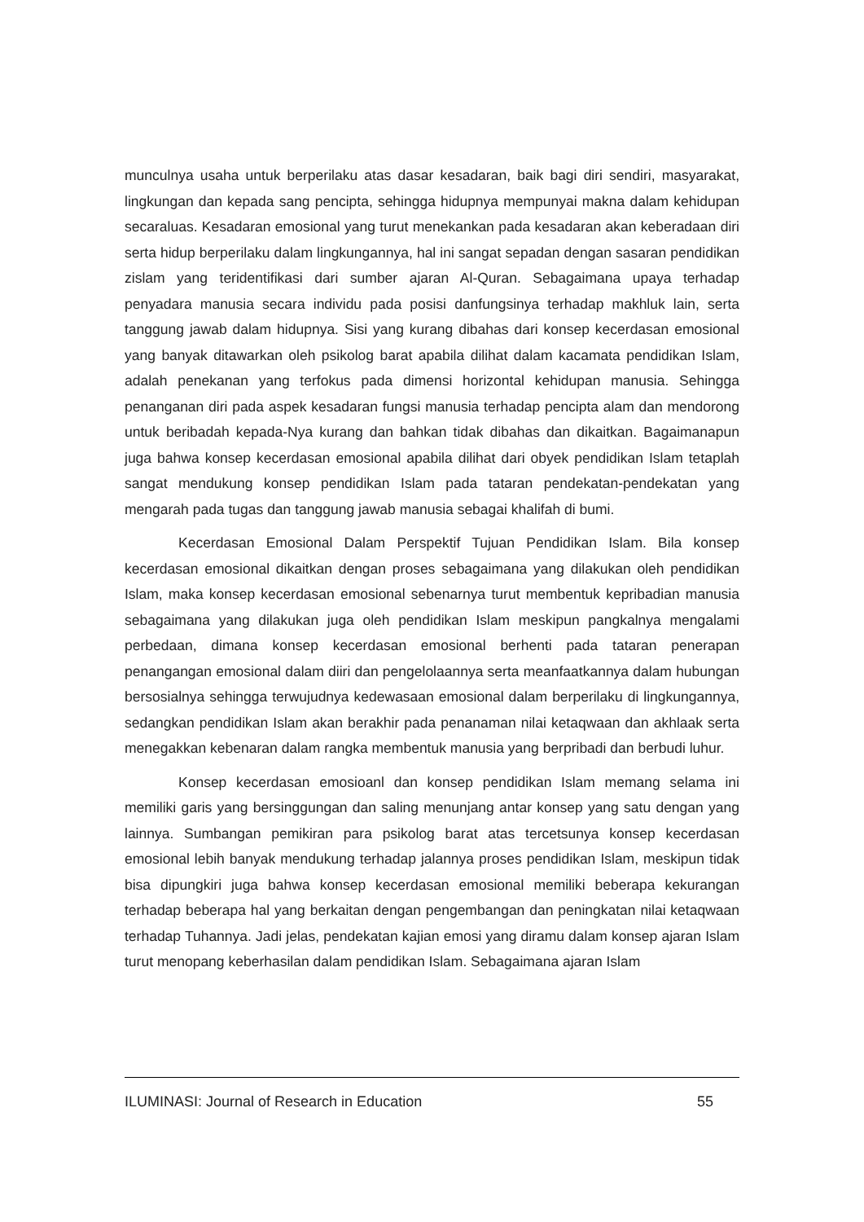munculnya usaha untuk berperilaku atas dasar kesadaran, baik bagi diri sendiri, masyarakat, lingkungan dan kepada sang pencipta, sehingga hidupnya mempunyai makna dalam kehidupan secaraluas. Kesadaran emosional yang turut menekankan pada kesadaran akan keberadaan diri serta hidup berperilaku dalam lingkungannya, hal ini sangat sepadan dengan sasaran pendidikan zislam yang teridentifikasi dari sumber ajaran Al-Quran. Sebagaimana upaya terhadap penyadara manusia secara individu pada posisi danfungsinya terhadap makhluk lain, serta tanggung jawab dalam hidupnya. Sisi yang kurang dibahas dari konsep kecerdasan emosional yang banyak ditawarkan oleh psikolog barat apabila dilihat dalam kacamata pendidikan Islam, adalah penekanan yang terfokus pada dimensi horizontal kehidupan manusia. Sehingga penanganan diri pada aspek kesadaran fungsi manusia terhadap pencipta alam dan mendorong untuk beribadah kepada-Nya kurang dan bahkan tidak dibahas dan dikaitkan. Bagaimanapun juga bahwa konsep kecerdasan emosional apabila dilihat dari obyek pendidikan Islam tetaplah sangat mendukung konsep pendidikan Islam pada tataran pendekatan-pendekatan yang mengarah pada tugas dan tanggung jawab manusia sebagai khalifah di bumi.
Kecerdasan Emosional Dalam Perspektif Tujuan Pendidikan Islam. Bila konsep kecerdasan emosional dikaitkan dengan proses sebagaimana yang dilakukan oleh pendidikan Islam, maka konsep kecerdasan emosional sebenarnya turut membentuk kepribadian manusia sebagaimana yang dilakukan juga oleh pendidikan Islam meskipun pangkalnya mengalami perbedaan, dimana konsep kecerdasan emosional berhenti pada tataran penerapan penangangan emosional dalam diiri dan pengelolaannya serta meanfaatkannya dalam hubungan bersosialnya sehingga terwujudnya kedewasaan emosional dalam berperilaku di lingkungannya, sedangkan pendidikan Islam akan berakhir pada penanaman nilai ketaqwaan dan akhlaak serta menegakkan kebenaran dalam rangka membentuk manusia yang berpribadi dan berbudi luhur.
Konsep kecerdasan emosioanl dan konsep pendidikan Islam memang selama ini memiliki garis yang bersinggungan dan saling menunjang antar konsep yang satu dengan yang lainnya. Sumbangan pemikiran para psikolog barat atas tercetsunya konsep kecerdasan emosional lebih banyak mendukung terhadap jalannya proses pendidikan Islam, meskipun tidak bisa dipungkiri juga bahwa konsep kecerdasan emosional memiliki beberapa kekurangan terhadap beberapa hal yang berkaitan dengan pengembangan dan peningkatan nilai ketaqwaan terhadap Tuhannya. Jadi jelas, pendekatan kajian emosi yang diramu dalam konsep ajaran Islam turut menopang keberhasilan dalam pendidikan Islam. Sebagaimana ajaran Islam
ILUMINASI: Journal of Research in Education 55